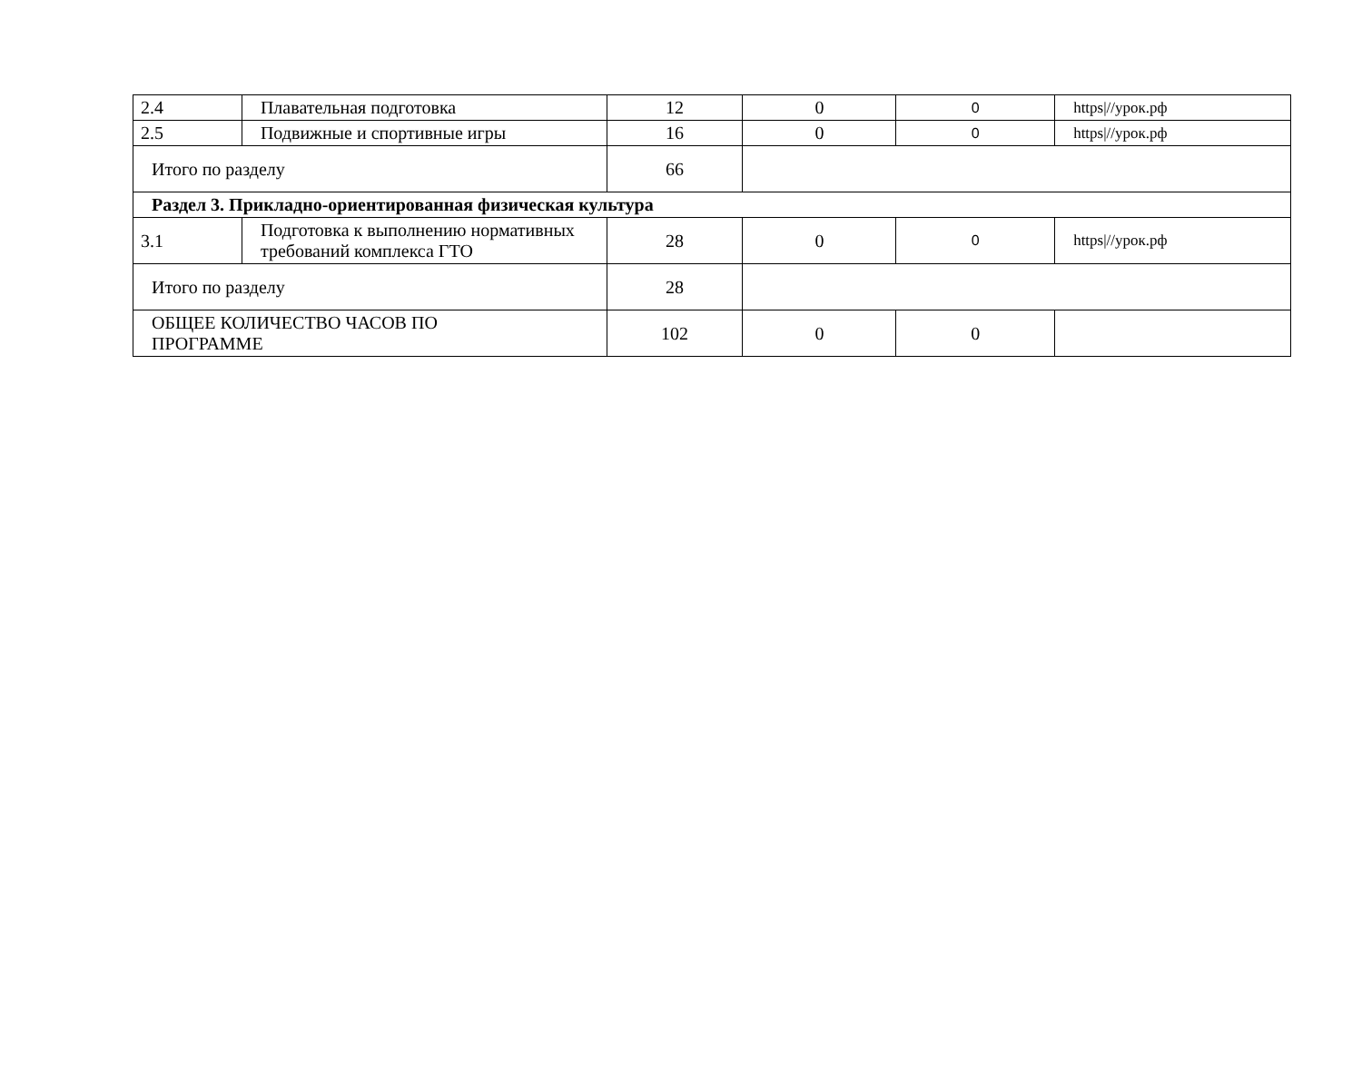| 2.4 | Плавательная подготовка | 12 | 0 | 0 | https///урок.рф |
| 2.5 | Подвижные и спортивные игры | 16 | 0 | 0 | https///урок.рф |
| Итого по разделу | | 66 | | | |
| Раздел 3. Прикладно-ориентированная физическая культура | | | | | |
| 3.1 | Подготовка к выполнению нормативных требований комплекса ГТО | 28 | 0 | 0 | https///урок.рф |
| Итого по разделу | | 28 | | | |
| ОБЩЕЕ КОЛИЧЕСТВО ЧАСОВ ПО ПРОГРАММЕ | | 102 | 0 | 0 | |